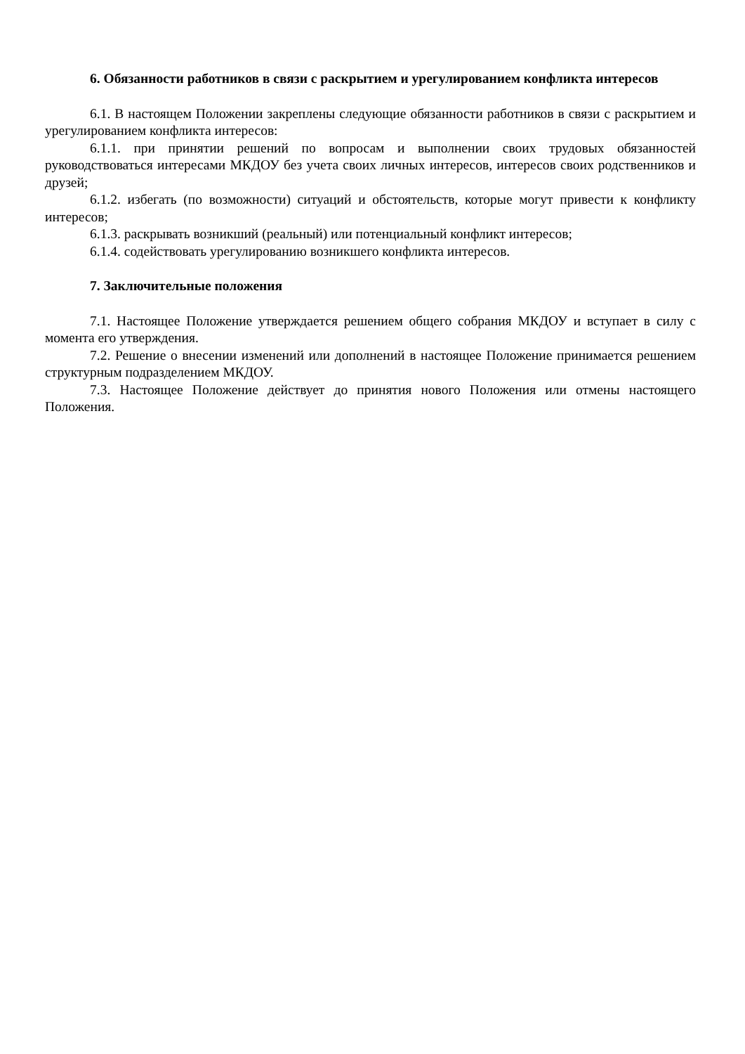6. Обязанности работников в связи с раскрытием и урегулированием конфликта интересов
6.1. В настоящем Положении закреплены следующие обязанности работников в связи с раскрытием и урегулированием конфликта интересов:
6.1.1. при принятии решений по вопросам и выполнении своих трудовых обязанностей руководствоваться интересами МКДОУ без учета своих личных интересов, интересов своих родственников и друзей;
6.1.2. избегать (по возможности) ситуаций и обстоятельств, которые могут привести к конфликту интересов;
6.1.3. раскрывать возникший (реальный) или потенциальный конфликт интересов;
6.1.4. содействовать урегулированию возникшего конфликта интересов.
7. Заключительные положения
7.1. Настоящее Положение утверждается решением общего собрания МКДОУ и вступает в силу с момента его утверждения.
7.2. Решение о внесении изменений или дополнений в настоящее Положение принимается решением структурным подразделением МКДОУ.
7.3. Настоящее Положение действует до принятия нового Положения или отмены настоящего Положения.